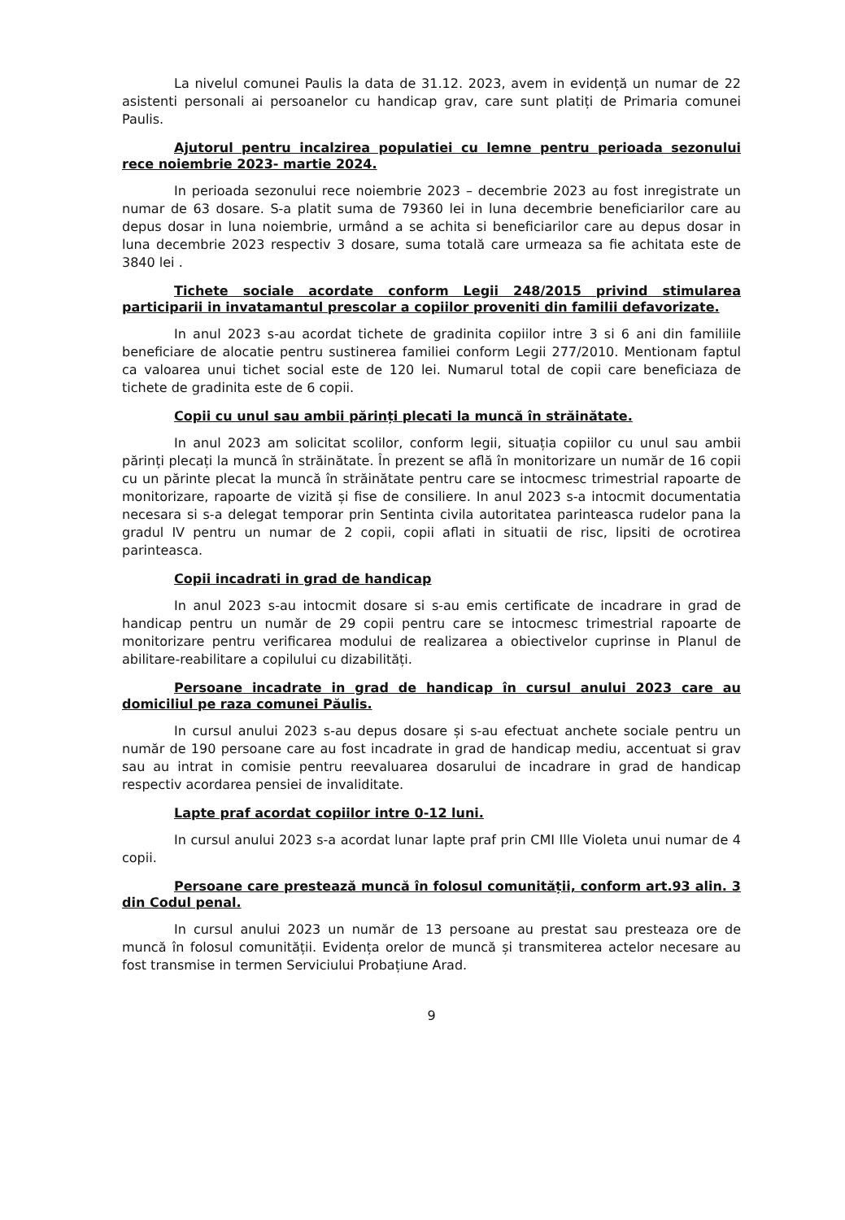La nivelul comunei Paulis la data de 31.12. 2023, avem in evidență un numar de 22 asistenti personali ai persoanelor cu handicap grav, care sunt platiți de Primaria comunei Paulis.
Ajutorul pentru incalzirea populatiei cu lemne pentru perioada sezonului rece noiembrie 2023- martie 2024.
In perioada sezonului rece noiembrie 2023 – decembrie 2023 au fost inregistrate un numar de 63 dosare. S-a platit suma de 79360 lei in luna decembrie beneficiarilor care au depus dosar in luna noiembrie, urmând a se achita si beneficiarilor care au depus dosar in luna decembrie 2023 respectiv 3 dosare, suma totală care urmeaza sa fie achitata este de 3840 lei .
Tichete sociale acordate conform Legii 248/2015 privind stimularea participarii in invatamantul prescolar a copiilor proveniti din familii defavorizate.
In anul 2023 s-au acordat tichete de gradinita copiilor intre 3 si 6 ani din familiile beneficiare de alocatie pentru sustinerea familiei conform Legii 277/2010. Mentionam faptul ca valoarea unui tichet social este de 120 lei. Numarul total de copii care beneficiaza de tichete de gradinita este de 6 copii.
Copii cu unul sau ambii părinți plecati la muncă în străinătate.
In anul 2023 am solicitat scolilor, conform legii, situația copiilor cu unul sau ambii părinți plecați la muncă în străinătate. În prezent se află în monitorizare un număr de 16 copii cu un părinte plecat la muncă în străinătate pentru care se intocmesc trimestrial rapoarte de monitorizare, rapoarte de vizită și fise de consiliere. In anul 2023 s-a intocmit documentatia necesara si s-a delegat temporar prin Sentinta civila autoritatea parinteasca rudelor pana la gradul IV pentru un numar de 2 copii, copii aflati in situatii de risc, lipsiti de ocrotirea parinteasca.
Copii incadrati in grad de handicap
In anul 2023 s-au intocmit dosare si s-au emis certificate de incadrare in grad de handicap pentru un număr de 29 copii pentru care se intocmesc trimestrial rapoarte de monitorizare pentru verificarea modului de realizarea a obiectivelor cuprinse in Planul de abilitare-reabilitare a copilului cu dizabilități.
Persoane incadrate in grad de handicap în cursul anului 2023 care au domiciliul pe raza comunei Păulis.
In cursul anului 2023 s-au depus dosare și s-au efectuat anchete sociale pentru un număr de 190 persoane care au fost incadrate in grad de handicap mediu, accentuat si grav sau au intrat in comisie pentru reevaluarea dosarului de incadrare in grad de handicap respectiv acordarea pensiei de invaliditate.
Lapte praf acordat copiilor intre 0-12 luni.
In cursul anului 2023 s-a acordat lunar lapte praf prin CMI Ille Violeta unui numar de 4 copii.
Persoane care prestează muncă în folosul comunității, conform art.93 alin. 3 din Codul penal.
In cursul anului 2023 un număr de 13 persoane au prestat sau presteaza ore de muncă în folosul comunității. Evidența orelor de muncă și transmiterea actelor necesare au fost transmise in termen Serviciului Probațiune Arad.
9